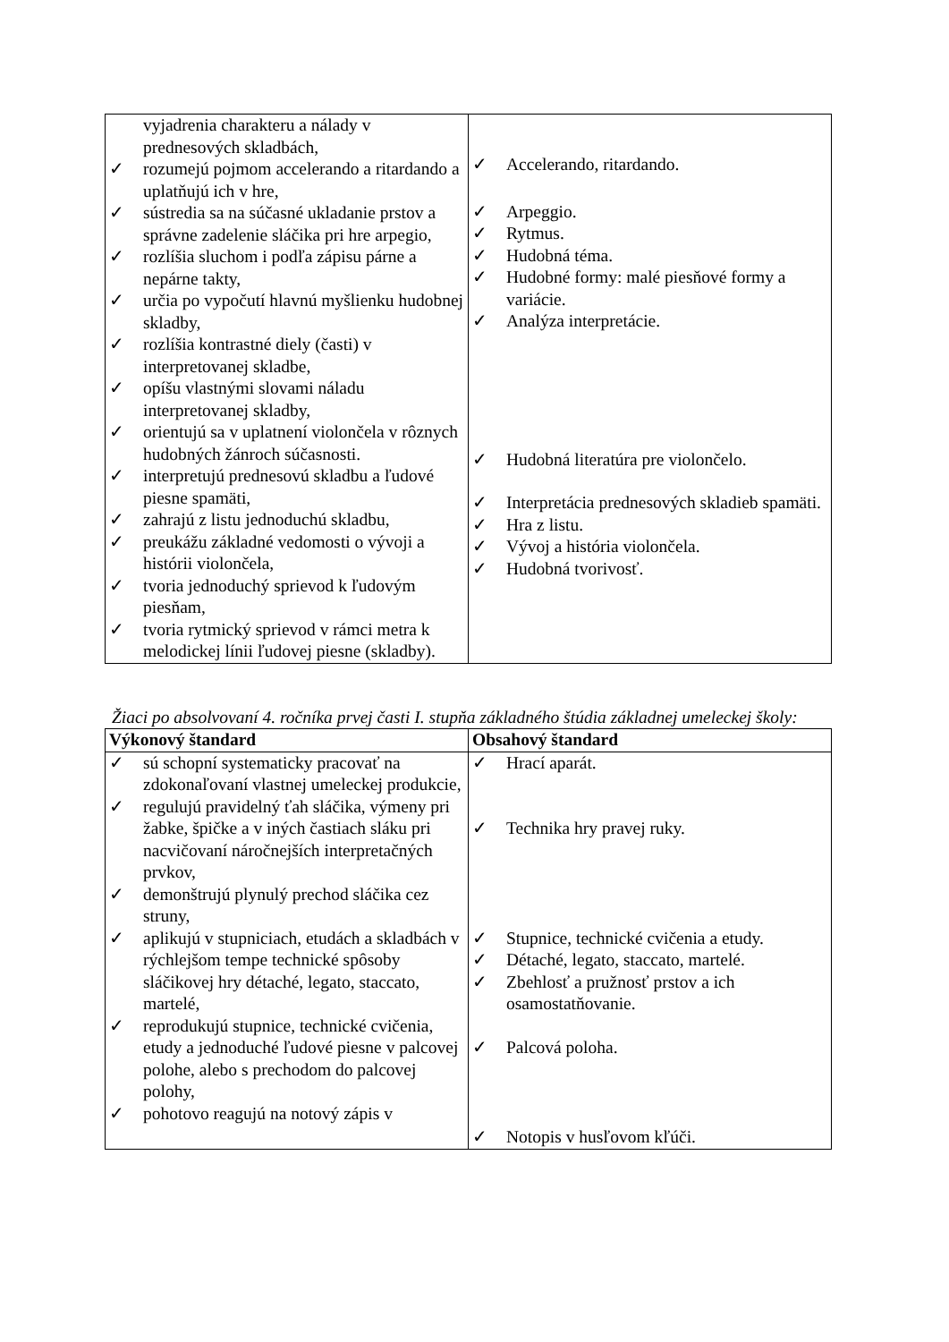| vyjadrenia charakteru a nálady v prednesových skladbách, ✓ rozumejú pojmom accelerando a ritardando a uplatňujú ich v hre, ✓ sústredia sa na súčasné ukladanie prstov a správne zadelenie sláčika pri hre arpegio, ✓ rozlíšia sluchom i podľa zápisu párne a nepárne takty, ✓ určia po vypočutí hlavnú myšlienku hudobnej skladby, ✓ rozlíšia kontrastné diely (časti) v interpretovanej skladbe, ✓ opíšu vlastnými slovami náladu interpretovanej skladby, ✓ orientujú sa v uplatnení violončela v rôznych hudobných žánroch súčasnosti. ✓ interpretujú prednesovú skladbu a ľudové piesne spamäti, ✓ zahrajú z listu jednoduchú skladbu, ✓ preukážu základné vedomosti o vývoji a histórii violončela, ✓ tvoria jednoduchý sprievod k ľudovým piesňam, ✓ tvoria rytmický sprievod v rámci metra k melodickej línii ľudovej piesne (skladby). | ✓ Accelerando, ritardando. ✓ Arpeggio. ✓ Rytmus. ✓ Hudobná téma. ✓ Hudobné formy: malé piesňové formy a variácie. ✓ Analýza interpretácie. ✓ Hudobná literatúra pre violončelo. ✓ Interpretácia prednesových skladieb spamäti. ✓ Hra z listu. ✓ Vývoj a história violončela. ✓ Hudobná tvorivosť. |
Žiaci po absolvovaní 4. ročníka prvej časti I. stupňa základného štúdia základnej umeleckej školy:
| Výkonový štandard | Obsahový štandard |
| --- | --- |
| ✓ sú schopní systematicky pracovať na zdokonaľovaní vlastnej umeleckej produkcie, ✓ regulujú pravidelný ťah sláčika, výmeny pri žabke, špičke a v iných častiach sláku pri nacvičovaní náročnejších interpretačných prvkov, ✓ demonštrujú plynulý prechod sláčika cez struny, ✓ aplikujú v stupniciach, etudách a skladbách v rýchlejšom tempe technické spôsoby sláčikovej hry détaché, legato, staccato, martelé, ✓ reprodukujú stupnice, technické cvičenia, etudy a jednoduché ľudové piesne v palcovej polohe, alebo s prechodom do palcovej polohy, ✓ pohotovo reagujú na notový zápis v | ✓ Hrací aparát. ✓ Technika hry pravej ruky. ✓ Stupnice, technické cvičenia a etudy. ✓ Détaché, legato, staccato, martelé. ✓ Zbehlosť a pružnosť prstov a ich osamostatňovanie. ✓ Palcová poloha. ✓ Notopis v husľovom kľúči. |